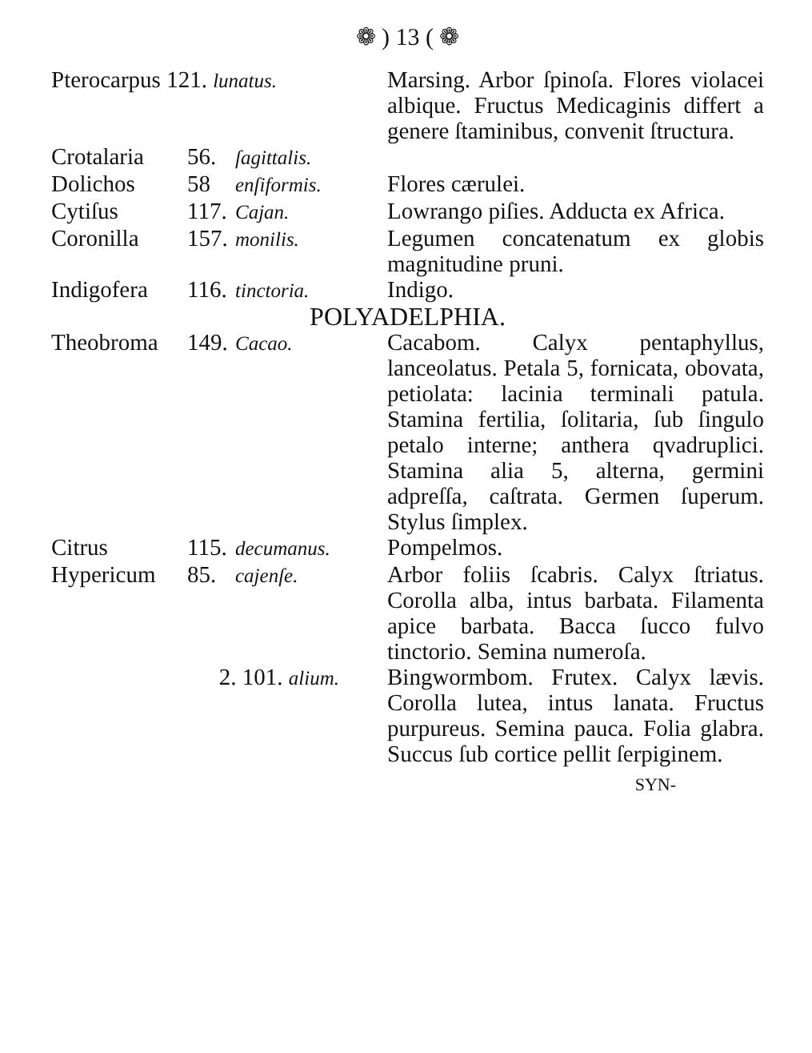❁ ) 13 ( ❁
| Pterocarpus 121. lunatus. | | | Marsing. Arbor ſpinoſa. Flores violacei albique. Fructus Medicaginis differt a genere ſtaminibus, convenit ſtructura. |
| Crotalaria | 56. | ſagittalis. | |
| Dolichos | 58 | enſiformis. | Flores cærulei. |
| Cytiſus | 117. | Cajan. | Lowrango piſies. Adducta ex Africa. |
| Coronilla | 157. | monilis. | Legumen concatenatum ex globis magnitudine pruni. |
| Indigofera | 116. | tinctoria. | Indigo. |
| POLYADELPHIA. | | | |
| Theobroma | 149. | Cacao. | Cacabom. Calyx pentaphyllus, lanceolatus. Petala 5, fornicata, obovata, petiolata: lacinia terminali patula. Stamina fertilia, ſolitaria, ſub ſingulo petalo interne; anthera qvadruplici. Stamina alia 5, alterna, germini adpreſſa, caſtrata. Germen ſuperum. Stylus ſimplex. |
| Citrus | 115. | decumanus. | Pompelmos. |
| Hypericum | 85. | cajenſe. | Arbor foliis ſcabris. Calyx ſtriatus. Corolla alba, intus barbata. Filamenta apice barbata. Bacca ſucco fulvo tinctorio. Semina numeroſa. |
| | 2. 101. alium. | | Bingwormbom. Frutex. Calyx lævis. Corolla lutea, intus lanata. Fructus purpureus. Semina pauca. Folia glabra. Succus ſub cortice pellit ſerpiginem. |
SYN-